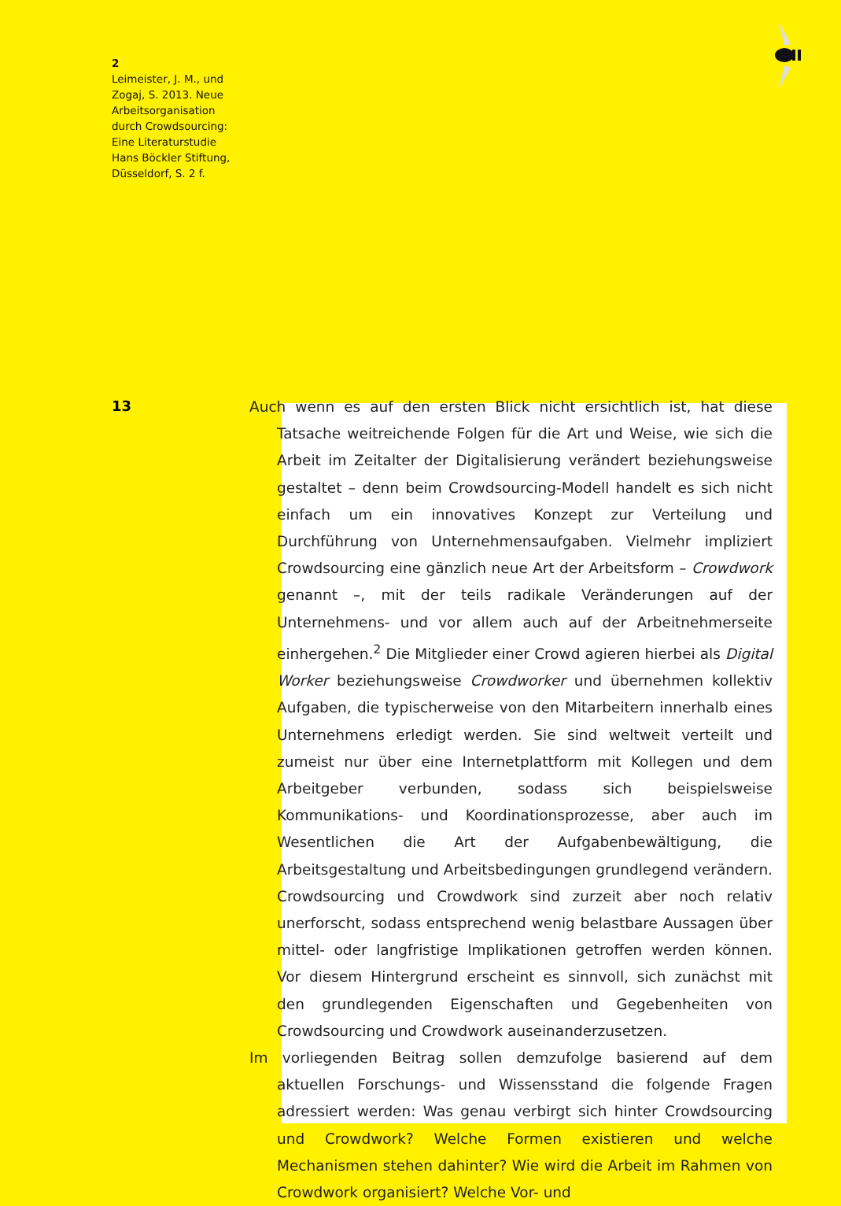2
Leimeister, J. M., und Zogaj, S. 2013. Neue Arbeitsorganisation durch Crowdsourcing: Eine Literaturstudie Hans Böckler Stiftung, Düsseldorf, S. 2 f.
13
Auch wenn es auf den ersten Blick nicht ersichtlich ist, hat diese Tatsache weitreichende Folgen für die Art und Weise, wie sich die Arbeit im Zeitalter der Digitalisierung verändert beziehungsweise gestaltet – denn beim Crowdsourcing-Modell handelt es sich nicht einfach um ein innovatives Konzept zur Verteilung und Durchführung von Unternehmensaufgaben. Vielmehr impliziert Crowdsourcing eine gänzlich neue Art der Arbeitsform – Crowdwork genannt –, mit der teils radikale Veränderungen auf der Unternehmens- und vor allem auch auf der Arbeitnehmerseite einhergehen.<sup>2</sup> Die Mitglieder einer Crowd agieren hierbei als Digital Worker beziehungsweise Crowdworker und übernehmen kollektiv Aufgaben, die typischerweise von den Mitarbeitern innerhalb eines Unternehmens erledigt werden. Sie sind weltweit verteilt und zumeist nur über eine Internetplattform mit Kollegen und dem Arbeitgeber verbunden, sodass sich beispielsweise Kommunikations- und Koordinationsprozesse, aber auch im Wesentlichen die Art der Aufgabenbewältigung, die Arbeitsgestaltung und Arbeitsbedingungen grundlegend verändern. Crowdsourcing und Crowdwork sind zurzeit aber noch relativ unerforscht, sodass entsprechend wenig belastbare Aussagen über mittel- oder langfristige Implikationen getroffen werden können. Vor diesem Hintergrund erscheint es sinnvoll, sich zunächst mit den grundlegenden Eigenschaften und Gegebenheiten von Crowdsourcing und Crowdwork auseinanderzusetzen.
Im vorliegenden Beitrag sollen demzufolge basierend auf dem aktuellen Forschungs- und Wissensstand die folgende Fragen adressiert werden: Was genau verbirgt sich hinter Crowdsourcing und Crowdwork? Welche Formen existieren und welche Mechanismen stehen dahinter? Wie wird die Arbeit im Rahmen von Crowdwork organisiert? Welche Vor- und